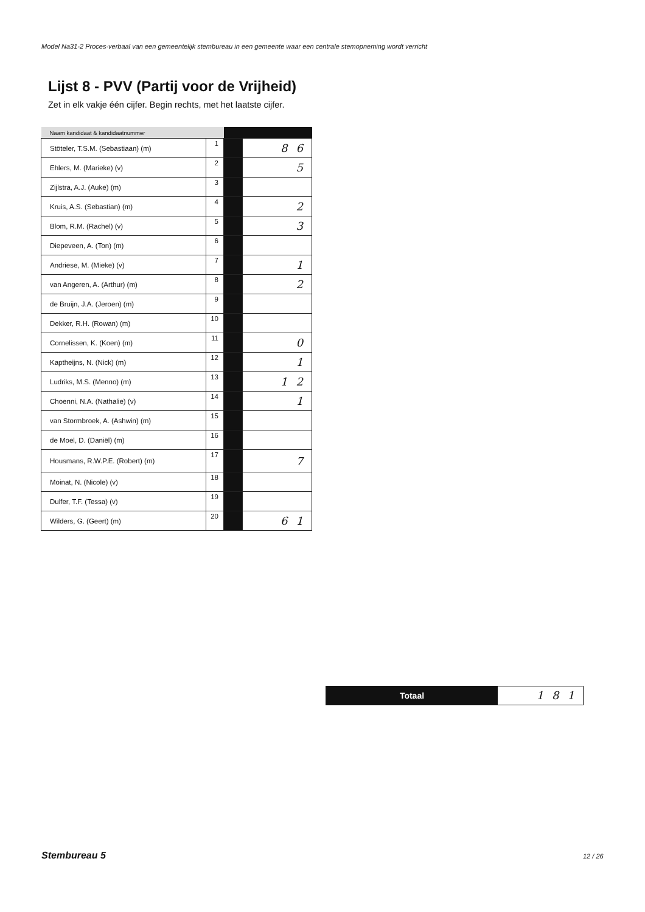Model Na31-2 Proces-verbaal van een gemeentelijk stembureau in een gemeente waar een centrale stemopneming wordt verricht
Lijst 8 - PVV (Partij voor de Vrijheid)
Zet in elk vakje één cijfer. Begin rechts, met het laatste cijfer.
| Naam kandidaat & kandidaatnummer | | | |
| --- | --- | --- | --- |
| Stöteler, T.S.M. (Sebastiaan) (m) | 1 | | 86 |
| Ehlers, M. (Marieke) (v) | 2 | | 5 |
| Zijlstra, A.J. (Auke) (m) | 3 | | |
| Kruis, A.S. (Sebastian) (m) | 4 | | 2 |
| Blom, R.M. (Rachel) (v) | 5 | | 3 |
| Diepeveen, A. (Ton) (m) | 6 | | |
| Andriese, M. (Mieke) (v) | 7 | | 1 |
| van Angeren, A. (Arthur) (m) | 8 | | 2 |
| de Bruijn, J.A. (Jeroen) (m) | 9 | | |
| Dekker, R.H. (Rowan) (m) | 10 | | |
| Cornelissen, K. (Koen) (m) | 11 | | 0 |
| Kaptheijns, N. (Nick) (m) | 12 | | 1 |
| Ludriks, M.S. (Menno) (m) | 13 | | 12 |
| Choenni, N.A. (Nathalie) (v) | 14 | | 1 |
| van Stormbroek, A. (Ashwin) (m) | 15 | | |
| de Moel, D. (Daniël) (m) | 16 | | |
| Housmans, R.W.P.E. (Robert) (m) | 17 | | 7 |
| Moinat, N. (Nicole) (v) | 18 | | |
| Dulfer, T.F. (Tessa) (v) | 19 | | |
| Wilders, G. (Geert) (m) | 20 | | 61 |
Totaal
181
Stembureau 5 12 / 26